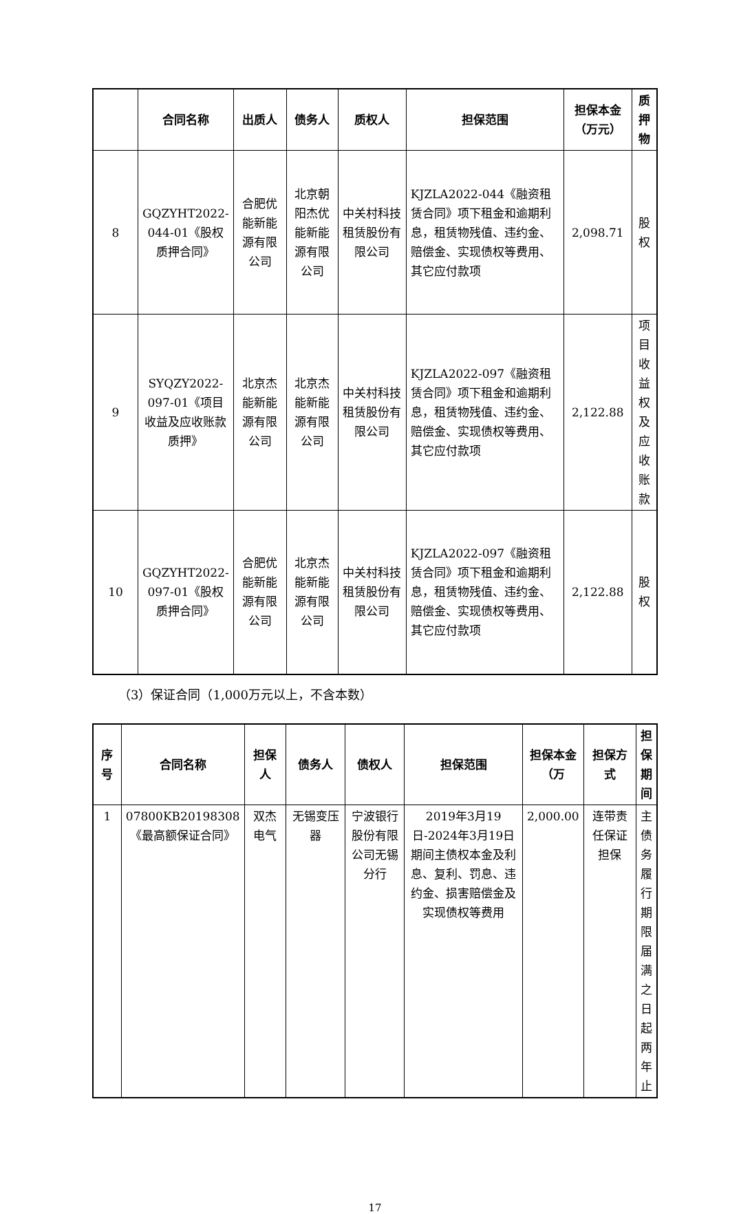| | 合同名称 | 出质人 | 债务人 | 质权人 | 担保范围 | 担保本金（万元） | 质押物 |
| --- | --- | --- | --- | --- | --- | --- | --- |
| 8 | GQZYHT2022-044-01《股权质押合同》 | 合肥优能新能源有限公司 | 北京朝阳杰优能新能源有限公司 | 中关村科技租赁股份有限公司 | KJZLA2022-044《融资租赁合同》项下租金和逾期利息，租赁物残值、违约金、赔偿金、实现债权等费用、其它应付款项 | 2,098.71 | 股权 |
| 9 | SYQZY2022-097-01《项目收益及应收账款质押》 | 北京杰能新能源有限公司 | 北京杰能新能源有限公司 | 中关村科技租赁股份有限公司 | KJZLA2022-097《融资租赁合同》项下租金和逾期利息，租赁物残值、违约金、赔偿金、实现债权等费用、其它应付款项 | 2,122.88 | 项目收益权及应收账款 |
| 10 | GQZYHT2022-097-01《股权质押合同》 | 合肥优能新能源有限公司 | 北京杰能新能源有限公司 | 中关村科技租赁股份有限公司 | KJZLA2022-097《融资租赁合同》项下租金和逾期利息，租赁物残值、违约金、赔偿金、实现债权等费用、其它应付款项 | 2,122.88 | 股权 |
（3）保证合同（1,000万元以上，不含本数）
| 序号 | 合同名称 | 担保人 | 债务人 | 债权人 | 担保范围 | 担保本金（万 | 担保方式 | 担保期间 |
| --- | --- | --- | --- | --- | --- | --- | --- | --- |
| 1 | 07800KB20198308《最高额保证合同》 | 双杰电气 | 无锡变压器 | 宁波银行股份有限公司无锡分行 | 2019年3月19日-2024年3月19日期间主债权本金及利息、复利、罚息、违约金、损害赔偿金及实现债权等费用 | 2,000.00 | 连带责任保证担保 | 主债务履行期限届满之日起两年止 |
17